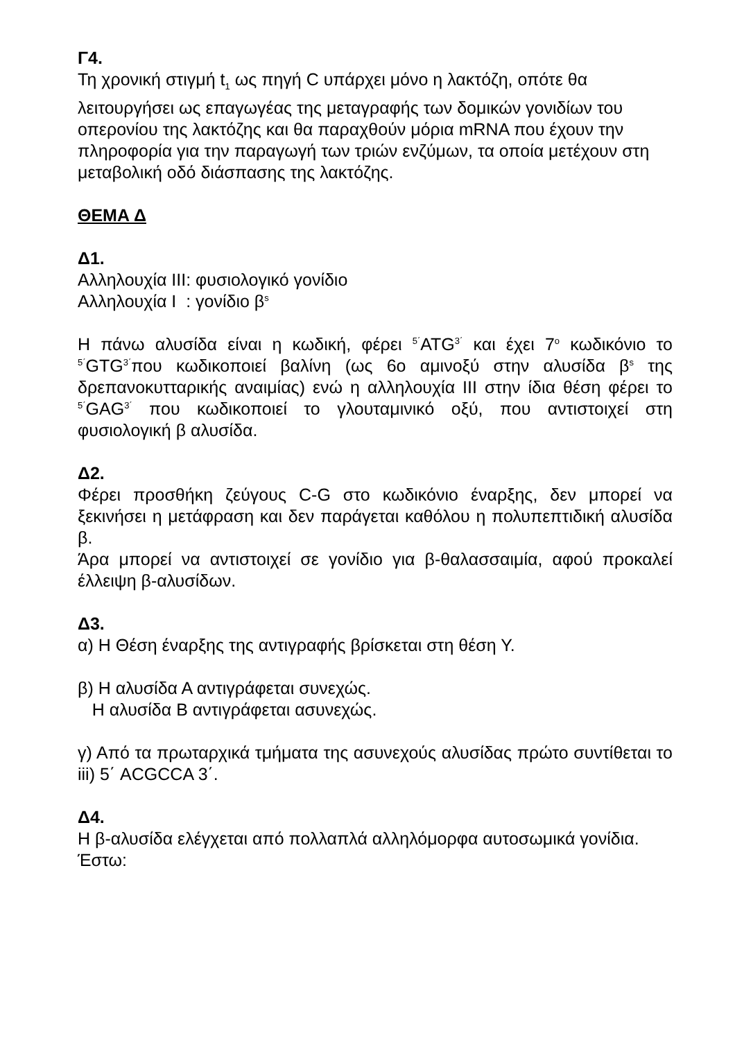Γ4.
Τη χρονική στιγμή t<sub>1</sub> ως πηγή C υπάρχει μόνο η λακτόζη, οπότε θα λειτουργήσει ως επαγωγέας της μεταγραφής των δομικών γονιδίων του οπερονίου της λακτόζης και θα παραχθούν μόρια mRNA που έχουν την πληροφορία για την παραγωγή των τριών ενζύμων, τα οποία μετέχουν στη μεταβολική οδό διάσπασης της λακτόζης.
ΘΕΜΑ Δ
Δ1.
Αλληλουχία ΙΙΙ: φυσιολογικό γονίδιο
Αλληλουχία Ι : γονίδιο β<sup>s</sup>
Η πάνω αλυσίδα είναι η κωδική, φέρει <sup>5΄</sup>ATG<sup>3΄</sup> και έχει 7<sup>ο</sup> κωδικόνιο το <sup>5΄</sup>GTG<sup>3΄</sup>που κωδικοποιεί βαλίνη (ως 6ο αμινοξύ στην αλυσίδα β<sup>s</sup> της δρεπανοκυτταρικής αναιμίας) ενώ η αλληλουχία ΙΙΙ στην ίδια θέση φέρει το <sup>5΄</sup>GAG<sup>3΄</sup> που κωδικοποιεί το γλουταμινικό οξύ, που αντιστοιχεί στη φυσιολογική β αλυσίδα.
Δ2.
Φέρει προσθήκη ζεύγους C-G στο κωδικόνιο έναρξης, δεν μπορεί να ξεκινήσει η μετάφραση και δεν παράγεται καθόλου η πολυπεπτιδική αλυσίδα β.
Άρα μπορεί να αντιστοιχεί σε γονίδιο για β-θαλασσαιμία, αφού προκαλεί έλλειψη β-αλυσίδων.
Δ3.
α) Η Θέση έναρξης της αντιγραφής βρίσκεται στη θέση Υ.
β) Η αλυσίδα Α αντιγράφεται συνεχώς.
Η αλυσίδα Β αντιγράφεται ασυνεχώς.
γ) Από τα πρωταρχικά τμήματα της ασυνεχούς αλυσίδας πρώτο συντίθεται το iii) 5΄ ACGCCA 3΄.
Δ4.
Η β-αλυσίδα ελέγχεται από πολλαπλά αλληλόμορφα αυτοσωμικά γονίδια.
Έστω: